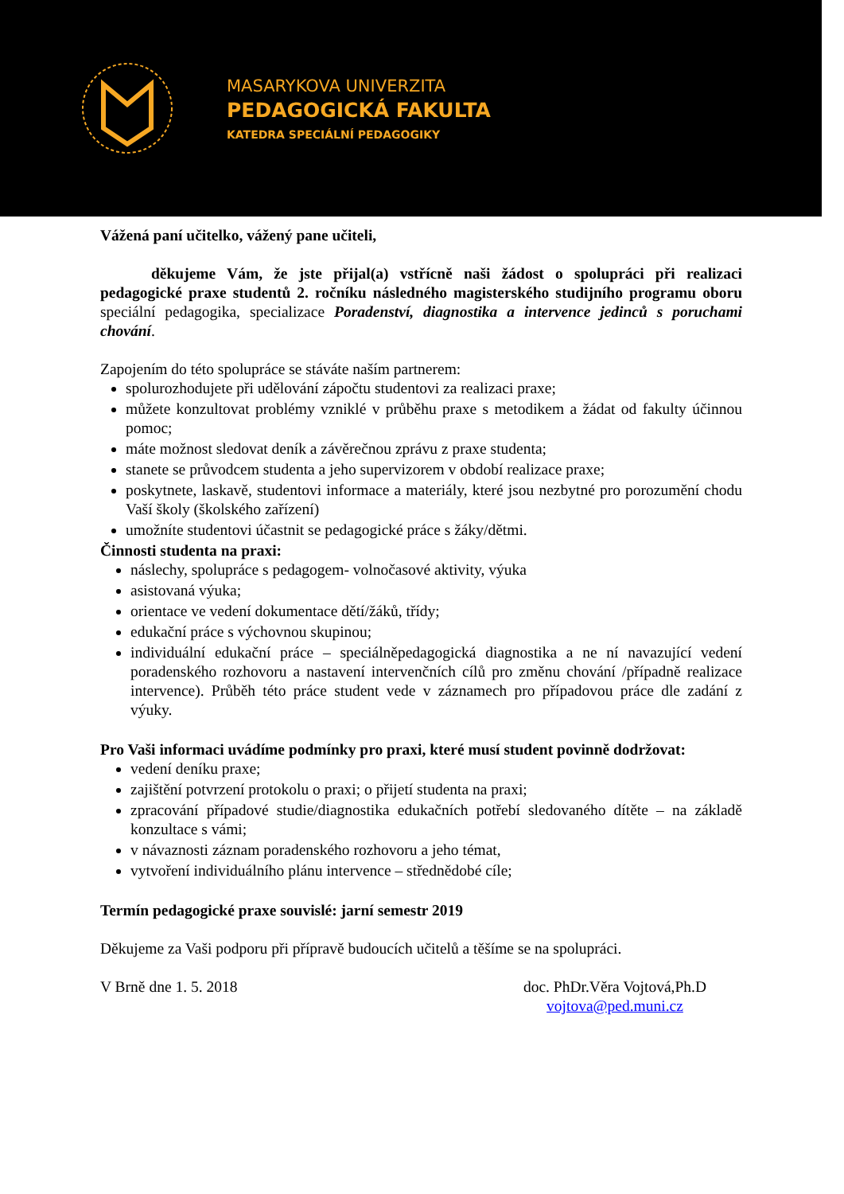MASARYKOVA UNIVERZITA
PEDAGOGICKÁ FAKULTA
KATEDRA SPECIÁLNÍ PEDAGOGIKY
Vážená paní učitelko, vážený pane učiteli,
děkujeme Vám, že jste přijal(a) vstřícně naši žádost o spolupráci při realizaci pedagogické praxe studentů 2. ročníku následného magisterského studijního programu oboru speciální pedagogika, specializace Poradenství, diagnostika a intervence jedinců s poruchami chování.
Zapojením do této spolupráce se stáváte naším partnerem:
spolurozhodujete při udělování zápočtu studentovi za realizaci praxe;
můžete konzultovat problémy vzniklé v průběhu praxe s metodikem a žádat od fakulty účinnou pomoc;
máte možnost sledovat deník a závěrečnou zprávu z praxe studenta;
stanete se průvodcem studenta a jeho supervizorem v období realizace praxe;
poskytnete, laskavě, studentovi informace a materiály, které jsou nezbytné pro porozumění chodu Vaší školy (školského zařízení)
umožníte studentovi účastnit se pedagogické práce s žáky/dětmi.
Činnosti studenta na praxi:
náslechy, spolupráce s pedagogem- volnočasové aktivity, výuka
asistovaná výuka;
orientace ve vedení dokumentace dětí/žáků, třídy;
edukační práce s výchovnou skupinou;
individuální edukační práce – speciálněpedagogická diagnostika a ne ní navazující vedení poradenského rozhovoru a nastavení intervenčních cílů pro změnu chování /případně realizace intervence). Průběh této práce student vede v záznamech pro případovou práce dle zadání z výuky.
Pro Vaši informaci uvádíme podmínky pro praxi, které musí student povinně dodržovat:
vedení deníku praxe;
zajištění potvrzení protokolu o praxi; o přijetí studenta na praxi;
zpracování případové studie/diagnostika edukačních potřebí sledovaného dítěte – na základě konzultace s vámi;
v návaznosti záznam poradenského rozhovoru a jeho témat,
vytvoření individuálního plánu intervence – střednědobé cíle;
Termín pedagogické praxe souvislé: jarní semestr 2019
Děkujeme za Vaši podporu při přípravě budoucích učitelů a těšíme se na spolupráci.
V Brně dne 1. 5. 2018 doc. PhDr.Věra Vojtová,Ph.D
vojtova@ped.muni.cz